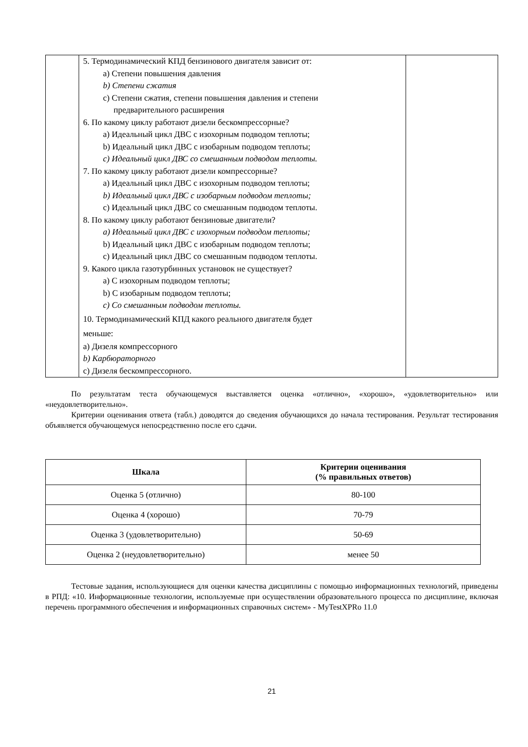| | 5. Термодинамический КПД бензинового двигателя зависит от: a) Степени повышения давления b) Степени сжатия c) Степени сжатия, степени повышения давления и степени предварительного расширения 6. По какому циклу работают дизели бескомпрессорные? a) Идеальный цикл ДВС с изохорным подводом теплоты; b) Идеальный цикл ДВС с изобарным подводом теплоты; c) Идеальный цикл ДВС со смешанным подводом теплоты. 7. По какому циклу работают дизели компрессорные? a) Идеальный цикл ДВС с изохорным подводом теплоты; b) Идеальный цикл ДВС с изобарным подводом теплоты; c) Идеальный цикл ДВС со смешанным подводом теплоты. 8. По какому циклу работают бензиновые двигатели? a) Идеальный цикл ДВС с изохорным подводом теплоты; b) Идеальный цикл ДВС с изобарным подводом теплоты; c) Идеальный цикл ДВС со смешанным подводом теплоты. 9. Какого цикла газотурбинных установок не существует? a) С изохорным подводом теплоты; b) С изобарным подводом теплоты; c) Со смешанным подводом теплоты. 10. Термодинамический КПД какого реального двигателя будет меньше: a) Дизеля компрессорного b) Карбюраторного c) Дизеля бескомпрессорного. | |
По результатам теста обучающемуся выставляется оценка «отлично», «хорошо», «удовлетворительно» или «неудовлетворительно».
Критерии оценивания ответа (табл.) доводятся до сведения обучающихся до начала тестирования. Результат тестирования объявляется обучающемуся непосредственно после его сдачи.
| Шкала | Критерии оценивания (% правильных ответов) |
| --- | --- |
| Оценка 5 (отлично) | 80-100 |
| Оценка 4 (хорошо) | 70-79 |
| Оценка 3 (удовлетворительно) | 50-69 |
| Оценка 2 (неудовлетворительно) | менее 50 |
Тестовые задания, использующиеся для оценки качества дисциплины с помощью информационных технологий, приведены в РПД: «10. Информационные технологии, используемые при осуществлении образовательного процесса по дисциплине, включая перечень программного обеспечения и информационных справочных систем» - MyTestXPRo 11.0
21